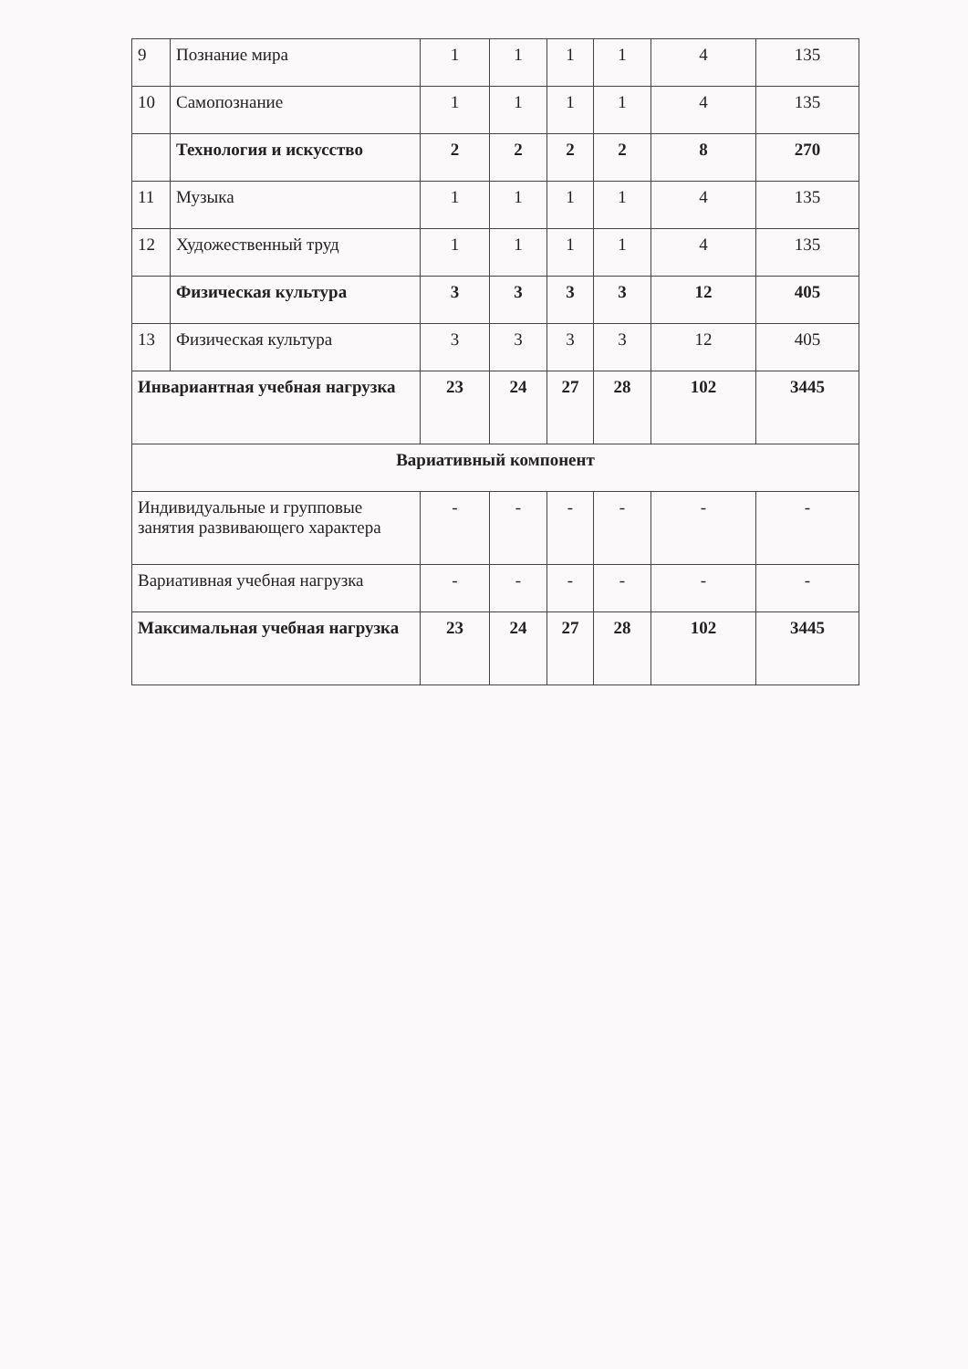| 9 | Познание мира | 1 | 1 | 1 | 1 | 4 | 135 |
| 10 | Самопознание | 1 | 1 | 1 | 1 | 4 | 135 |
| | Технология и искусство | 2 | 2 | 2 | 2 | 8 | 270 |
| 11 | Музыка | 1 | 1 | 1 | 1 | 4 | 135 |
| 12 | Художественный труд | 1 | 1 | 1 | 1 | 4 | 135 |
| | Физическая культура | 3 | 3 | 3 | 3 | 12 | 405 |
| 13 | Физическая культура | 3 | 3 | 3 | 3 | 12 | 405 |
| Инвариантная учебная нагрузка | | 23 | 24 | 27 | 28 | 102 | 3445 |
| Вариативный компонент | | | | | | | |
| Индивидуальные и групповые занятия развивающего характера | | - | - | - | - | - | - |
| Вариативная учебная нагрузка | | - | - | - | - | - | - |
| Максимальная учебная нагрузка | | 23 | 24 | 27 | 28 | 102 | 3445 |